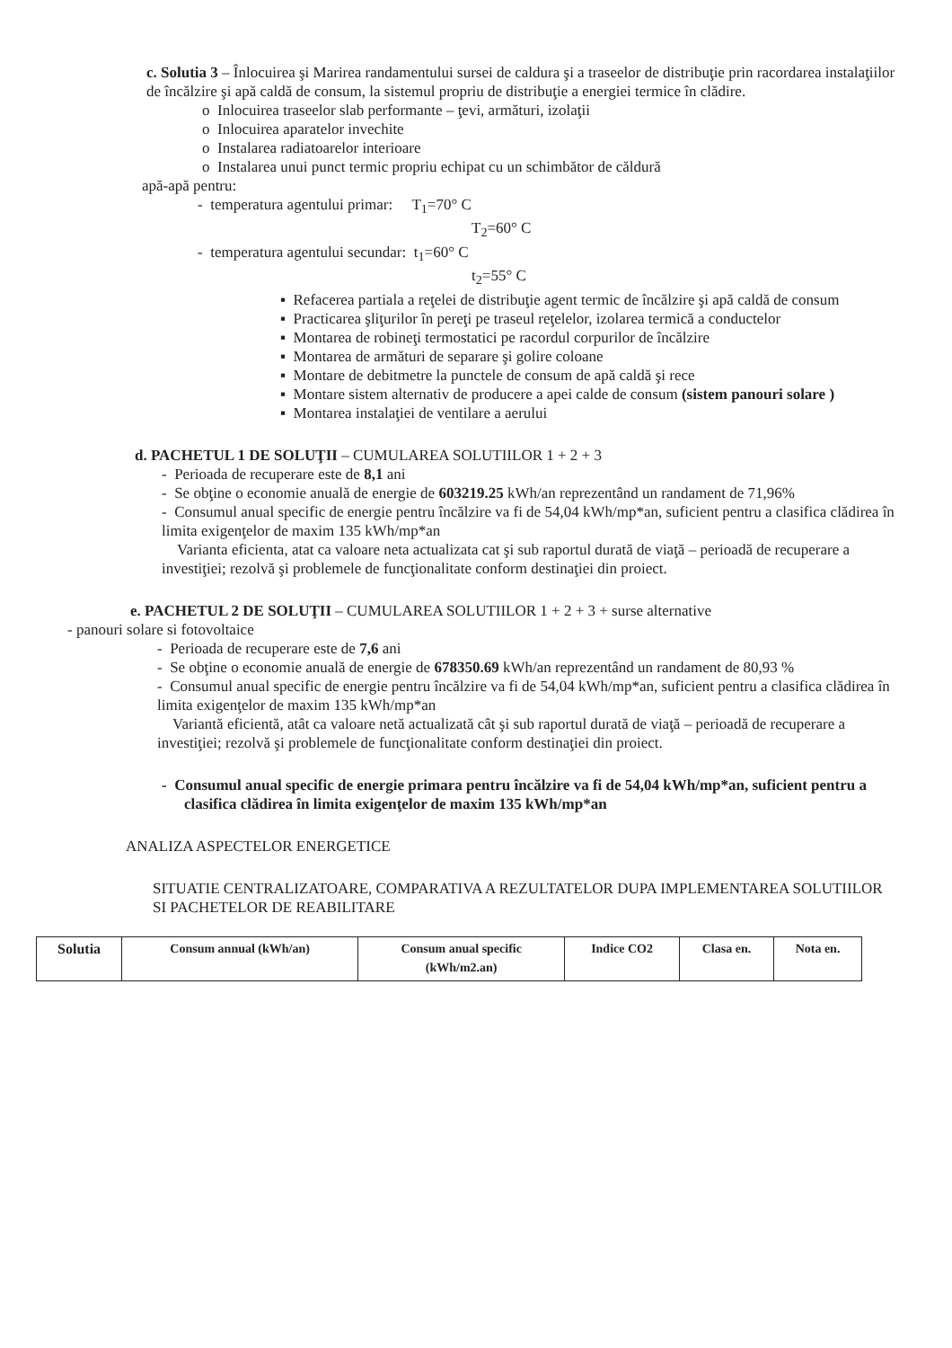c. Solutia 3 – Înlocuirea şi Marirea randamentului sursei de caldura şi a traseelor de distribuţie prin racordarea instalaţiilor de încălzire şi apă caldă de consum, la sistemul propriu de distribuţie a energiei termice în clădire.
o Inlocuirea traseelor slab performante – ţevi, armături, izolaţii
o Inlocuirea aparatelor invechite
o Instalarea radiatoarelor interioare
o Instalarea unui punct termic propriu echipat cu un schimbător de căldură
apă-apă pentru:
- temperatura agentului primar: T<sub>1</sub>=70° C
T<sub>2</sub>=60° C
- temperatura agentului secundar: t<sub>1</sub>=60° C
t<sub>2</sub>=55° C
▪ Refacerea partiala a reţelei de distribuţie agent termic de încălzire şi apă caldă de consum
▪ Practicarea şliţurilor în pereţi pe traseul reţelelor, izolarea termică a conductelor
▪ Montarea de robineţi termostatici pe racordul corpurilor de încălzire
▪ Montarea de armături de separare şi golire coloane
▪ Montare de debitmetre la punctele de consum de apă caldă şi rece
▪ Montare sistem alternativ de producere a apei calde de consum (sistem panouri solare )
▪ Montarea instalaţiei de ventilare a aerului
d. PACHETUL 1 DE SOLUŢII – CUMULAREA SOLUTIILOR 1 + 2 + 3
- Perioada de recuperare este de 8,1 ani
- Se obţine o economie anuală de energie de 603219.25 kWh/an reprezentând un randament de 71,96%
- Consumul anual specific de energie pentru încălzire va fi de 54,04 kWh/mp*an, suficient pentru a clasifica clădirea în limita exigenţelor de maxim 135 kWh/mp*an
Varianta eficienta, atat ca valoare neta actualizata cat şi sub raportul durată de viaţă – perioadă de recuperare a investiţiei; rezolvă şi problemele de funcţionalitate conform destinaţiei din proiect.
e. PACHETUL 2 DE SOLUŢII – CUMULAREA SOLUTIILOR 1 + 2 + 3 + surse alternative
- panouri solare si fotovoltaice
- Perioada de recuperare este de 7,6 ani
- Se obţine o economie anuală de energie de 678350.69 kWh/an reprezentând un randament de 80,93 %
- Consumul anual specific de energie pentru încălzire va fi de 54,04 kWh/mp*an, suficient pentru a clasifica clădirea în limita exigenţelor de maxim 135 kWh/mp*an
Variantă eficientă, atât ca valoare netă actualizată cât şi sub raportul durată de viaţă – perioadă de recuperare a investiţiei; rezolvă şi problemele de funcţionalitate conform destinaţiei din proiect.
- Consumul anual specific de energie primara pentru încălzire va fi de 54,04 kWh/mp*an, suficient pentru a clasifica clădirea în limita exigenţelor de maxim 135 kWh/mp*an
ANALIZA ASPECTELOR ENERGETICE
SITUATIE CENTRALIZATOARE, COMPARATIVA A REZULTATELOR DUPA IMPLEMENTAREA SOLUTIILOR SI PACHETELOR DE REABILITARE
| Solutia | Consum annual (kWh/an) | Consum anual specific (kWh/m2.an) | Indice CO2 | Clasa en. | Nota en. |
| --- | --- | --- | --- | --- | --- |